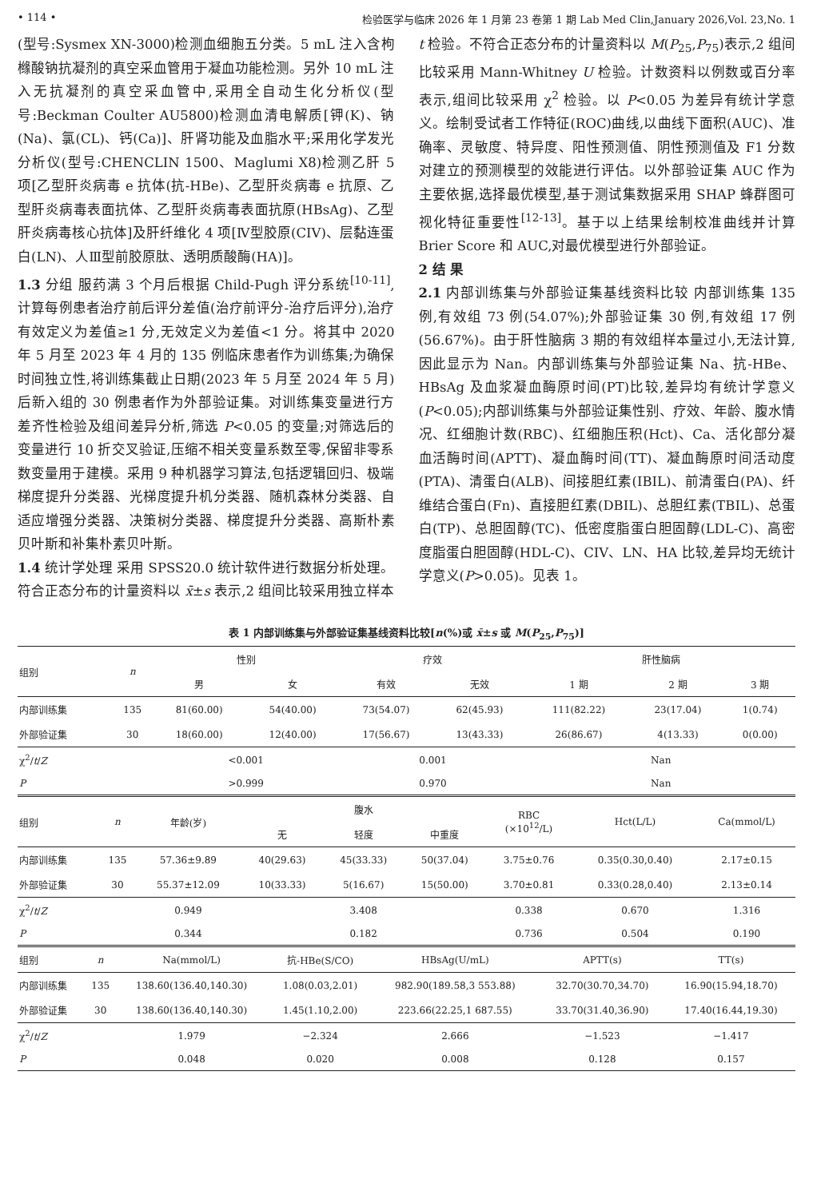• 114 • 检验医学与临床 2026 年 1 月第 23 卷第 1 期 Lab Med Clin,January 2026,Vol. 23,No. 1
(型号:Sysmex XN-3000)检测血细胞五分类。5 mL 注入含枸橼酸钠抗凝剂的真空采血管用于凝血功能检测。另外 10 mL 注入无抗凝剂的真空采血管中,采用全自动生化分析仪(型号:Beckman Coulter AU5800)检测血清电解质[钾(K)、钠(Na)、氯(CL)、钙(Ca)]、肝肾功能及血脂水平;采用化学发光分析仪(型号:CHENCLIN 1500、Maglumi X8)检测乙肝 5 项[乙型肝炎病毒 e 抗体(抗-HBe)、乙型肝炎病毒 e 抗原、乙型肝炎病毒表面抗体、乙型肝炎病毒表面抗原(HBsAg)、乙型肝炎病毒核心抗体]及肝纤维化 4 项[Ⅳ型胶原(CIV)、层黏连蛋白(LN)、人Ⅲ型前胶原肽、透明质酸酶(HA)]。
1.3 分组 服药满 3 个月后根据 Child-Pugh 评分系统<sup>[10-11]</sup>,计算每例患者治疗前后评分差值(治疗前评分-治疗后评分),治疗有效定义为差值≥1 分,无效定义为差值<1 分。将其中 2020 年 5 月至 2023 年 4 月的 135 例临床患者作为训练集;为确保时间独立性,将训练集截止日期(2023 年 5 月至 2024 年 5 月)后新入组的 30 例患者作为外部验证集。对训练集变量进行方差齐性检验及组间差异分析,筛选 P<0.05 的变量;对筛选后的变量进行 10 折交叉验证,压缩不相关变量系数至零,保留非零系数变量用于建模。采用 9 种机器学习算法,包括逻辑回归、极端梯度提升分类器、光梯度提升机分类器、随机森林分类器、自适应增强分类器、决策树分类器、梯度提升分类器、高斯朴素贝叶斯和补集朴素贝叶斯。
1.4 统计学处理 采用 SPSS20.0 统计软件进行数据分析处理。符合正态分布的计量资料以 x̄±s 表示,2 组间比较采用独立样本 t 检验。不符合正态分布的计量资料以 M(P<sub>25</sub>,P<sub>75</sub>)表示,2 组间比较采用 Mann-Whitney U 检验。计数资料以例数或百分率表示,组间比较采用 χ<sup>2</sup> 检验。以 P<0.05 为差异有统计学意义。绘制受试者工作特征(ROC)曲线,以曲线下面积(AUC)、准确率、灵敏度、特异度、阳性预测值、阴性预测值及 F1 分数对建立的预测模型的效能进行评估。以外部验证集 AUC 作为主要依据,选择最优模型,基于测试集数据采用 SHAP 蜂群图可视化特征重要性<sup>[12-13]</sup>。基于以上结果绘制校准曲线并计算 Brier Score 和 AUC,对最优模型进行外部验证。
2 结 果
2.1 内部训练集与外部验证集基线资料比较 内部训练集 135 例,有效组 73 例(54.07%);外部验证集 30 例,有效组 17 例(56.67%)。由于肝性脑病 3 期的有效组样本量过小,无法计算,因此显示为 Nan。内部训练集与外部验证集 Na、抗-HBe、HBsAg 及血浆凝血酶原时间(PT)比较,差异均有统计学意义(P<0.05);内部训练集与外部验证集性别、疗效、年龄、腹水情况、红细胞计数(RBC)、红细胞压积(Hct)、Ca、活化部分凝血活酶时间(APTT)、凝血酶时间(TT)、凝血酶原时间活动度(PTA)、清蛋白(ALB)、间接胆红素(IBIL)、前清蛋白(PA)、纤维结合蛋白(Fn)、直接胆红素(DBIL)、总胆红素(TBIL)、总蛋白(TP)、总胆固醇(TC)、低密度脂蛋白胆固醇(LDL-C)、高密度脂蛋白胆固醇(HDL-C)、CIV、LN、HA 比较,差异均无统计学意义(P>0.05)。见表 1。
表 1 内部训练集与外部验证集基线资料比较[n(%)或 x̄±s 或 M(P<sub>25</sub>,P<sub>75</sub>)]
| 组别 | n | 性别 | | 疗效 | | 肝性脑病 | | |
| | | 男 | 女 | 有效 | 无效 | 1 期 | 2 期 | 3 期 |
| 内部训练集 | 135 | 81(60.00) | 54(40.00) | 73(54.07) | 62(45.93) | 111(82.22) | 23(17.04) | 1(0.74) |
| 外部验证集 | 30 | 18(60.00) | 12(40.00) | 17(56.67) | 13(43.33) | 26(86.67) | 4(13.33) | 0(0.00) |
| χ<sup>2</sup>/ t / Z | | <0.001 | | 0.001 | | Nan | | |
| P | | >0.999 | | 0.970 | | Nan | | |
| 组别 | n | 年龄(岁) | 腹水 | | | RBC (×10<sup>12</sup>/L) | Hct(L/L) | Ca(mmol/L) |
| | | | 无 | 轻度 | 中重度 | | | |
| 内部训练集 | 135 | 57.36±9.89 | 40(29.63) | 45(33.33) | 50(37.04) | 3.75±0.76 | 0.35(0.30,0.40) | 2.17±0.15 |
| 外部验证集 | 30 | 55.37±12.09 | 10(33.33) | 5(16.67) | 15(50.00) | 3.70±0.81 | 0.33(0.28,0.40) | 2.13±0.14 |
| χ<sup>2</sup>/ t / Z | | 0.949 | 3.408 | | | 0.338 | 0.670 | 1.316 |
| P | | 0.344 | 0.182 | | | 0.736 | 0.504 | 0.190 |
| 组别 | n | Na(mmol/L) | 抗-HBe(S/CO) | HBsAg(U/mL) | APTT(s) | TT(s) |
| 内部训练集 | 135 | 138.60(136.40,140.30) | 1.08(0.03,2.01) | 982.90(189.58,3 553.88) | 32.70(30.70,34.70) | 16.90(15.94,18.70) |
| 外部验证集 | 30 | 138.60(136.40,140.30) | 1.45(1.10,2.00) | 223.66(22.25,1 687.55) | 33.70(31.40,36.90) | 17.40(16.44,19.30) |
| χ<sup>2</sup>/ t / Z | | 1.979 | −2.324 | 2.666 | −1.523 | −1.417 |
| P | | 0.048 | 0.020 | 0.008 | 0.128 | 0.157 |